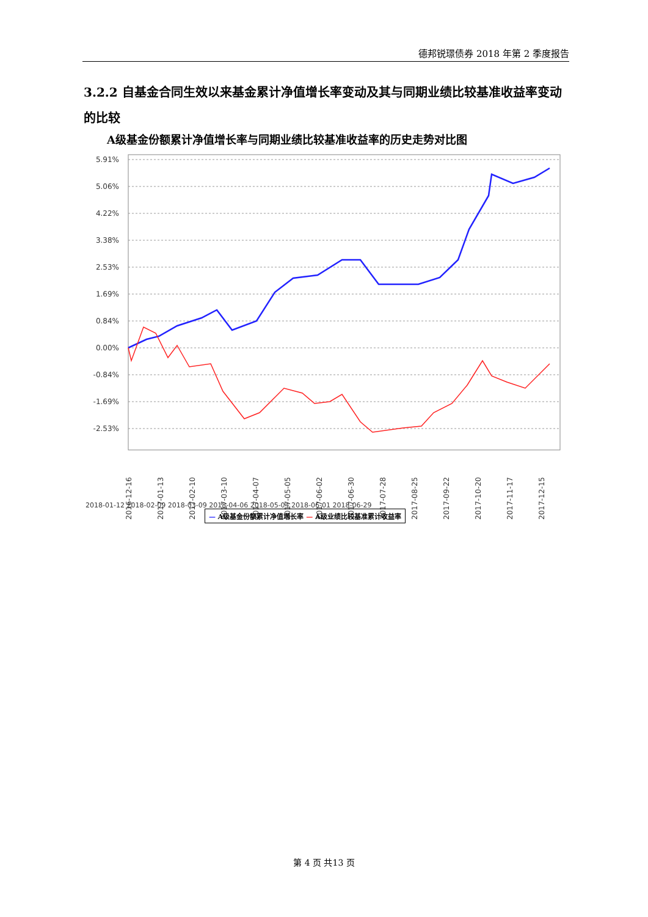德邦锐璟债券 2018 年第 2 季度报告
3.2.2 自基金合同生效以来基金累计净值增长率变动及其与同期业绩比较基准收益率变动的比较
A级基金份额累计净值增长率与同期业绩比较基准收益率的历史走势对比图
5.91%
5.06%
4.22%
3.38%
2.53%
1.69%
0.84%
0.00%
-0.84%
-1.69%
-2.53%
2016-12-16
2017-01-13
2017-02-10
2017-03-10
2017-04-07
2017-05-05
2017-06-02
2017-06-30
2017-07-28
2017-08-25
2017-09-22
2017-10-20
2017-11-17
2017-12-15
2018-01-12 2018-02-09 2018-03-09 2018-04-06 2018-05-04 2018-06-01 2018-06-29
— A级基金份额累计净值增长率 — A级业绩比较基准累计收益率
第 4 页 共13 页